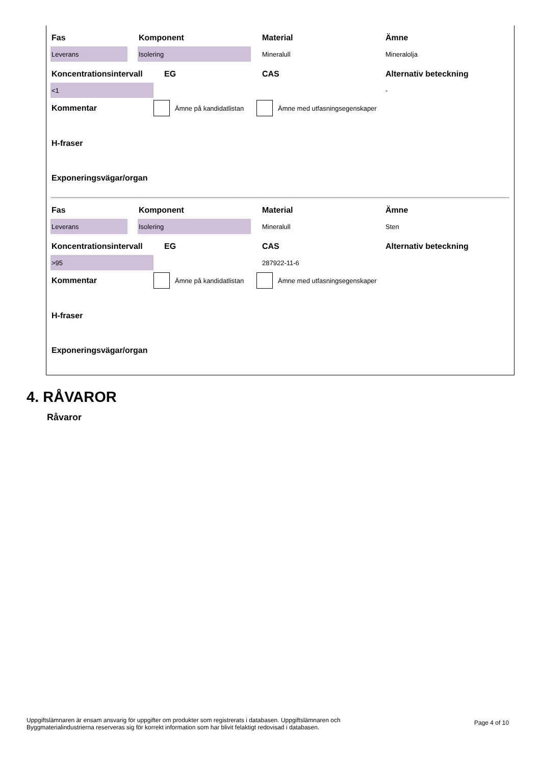Fas Komponent Material Ämne
Leverans Isolering
Mineralull Mineralolja
Koncentrationsintervall EG CAS Alternativ beteckning
<1
-
Kommentar
Ämne på kandidatlistan Ämne med utfasningsegenskaper
H-fraser
Exponeringsvägar/organ
Fas Komponent Material Ämne
Leverans Isolering
Mineralull Sten
Koncentrationsintervall EG CAS Alternativ beteckning
>95
287922-11-6
Kommentar
Ämne på kandidatlistan Ämne med utfasningsegenskaper
H-fraser
Exponeringsvägar/organ
4. RÅVAROR
Råvaror
Uppgiftslämnaren är ensam ansvarig för uppgifter om produkter som registrerats i databasen. Uppgiftslämnaren och Byggmaterialindustrierna reserveras sig för korrekt information som har blivit felaktigt redovisad i databasen.
Page 4 of 10